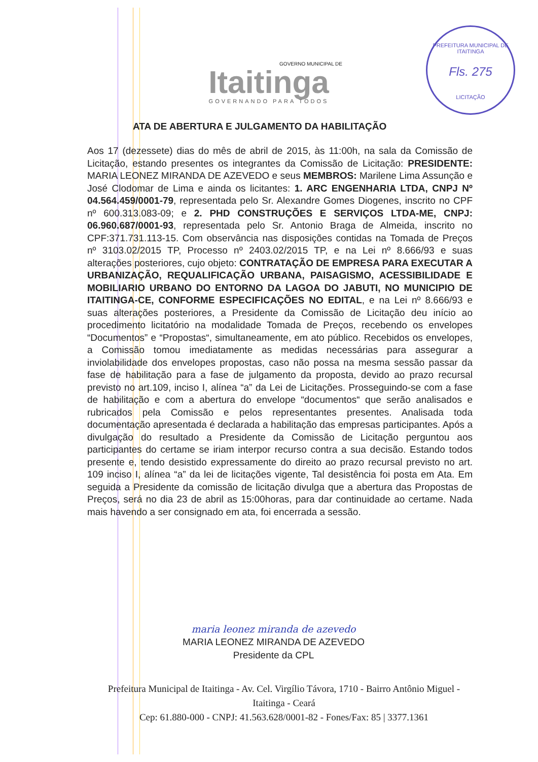GOVERNO MUNICIPAL DE
Itaitinga
GOVERNANDO PARA TODOS
PREFEITURA MUNICIPAL DE ITAITINGA
Fls. 275
LICITAÇÃO
ATA DE ABERTURA E JULGAMENTO DA HABILITAÇÃO
Aos 17 (dezessete) dias do mês de abril de 2015, às 11:00h, na sala da Comissão de Licitação, estando presentes os integrantes da Comissão de Licitação: PRESIDENTE: MARIA LEONEZ MIRANDA DE AZEVEDO e seus MEMBROS: Marilene Lima Assunção e José Clodomar de Lima e ainda os licitantes: 1. ARC ENGENHARIA LTDA, CNPJ Nº 04.564.459/0001-79, representada pelo Sr. Alexandre Gomes Diogenes, inscrito no CPF nº 600.313.083-09; e 2. PHD CONSTRUÇÕES E SERVIÇOS LTDA-ME, CNPJ: 06.960.687/0001-93, representada pelo Sr. Antonio Braga de Almeida, inscrito no CPF:371.731.113-15. Com observância nas disposições contidas na Tomada de Preços nº 3103.02/2015 TP, Processo nº 2403.02/2015 TP, e na Lei nº 8.666/93 e suas alterações posteriores, cujo objeto: CONTRATAÇÃO DE EMPRESA PARA EXECUTAR A URBANIZAÇÃO, REQUALIFICAÇÃO URBANA, PAISAGISMO, ACESSIBILIDADE E MOBILIARIO URBANO DO ENTORNO DA LAGOA DO JABUTI, NO MUNICIPIO DE ITAITINGA-CE, CONFORME ESPECIFICAÇÕES NO EDITAL, e na Lei nº 8.666/93 e suas alterações posteriores, a Presidente da Comissão de Licitação deu início ao procedimento licitatório na modalidade Tomada de Preços, recebendo os envelopes “Documentos” e “Propostas“, simultaneamente, em ato público. Recebidos os envelopes, a Comissão tomou imediatamente as medidas necessárias para assegurar a inviolabilidade dos envelopes propostas, caso não possa na mesma sessão passar da fase de habilitação para a fase de julgamento da proposta, devido ao prazo recursal previsto no art.109, inciso I, alínea “a” da Lei de Licitações. Prosseguindo-se com a fase de habilitação e com a abertura do envelope “documentos“ que serão analisados e rubricados pela Comissão e pelos representantes presentes. Analisada toda documentação apresentada é declarada a habilitação das empresas participantes. Após a divulgação do resultado a Presidente da Comissão de Licitação perguntou aos participantes do certame se iriam interpor recurso contra a sua decisão. Estando todos presente e, tendo desistido expressamente do direito ao prazo recursal previsto no art. 109 inciso I, alínea “a” da lei de licitações vigente, Tal desistência foi posta em Ata. Em seguida a Presidente da comissão de licitação divulga que a abertura das Propostas de Preços, será no dia 23 de abril as 15:00horas, para dar continuidade ao certame. Nada mais havendo a ser consignado em ata, foi encerrada a sessão.
maria leonez miranda de azevedo
MARIA LEONEZ MIRANDA DE AZEVEDO
Presidente da CPL
Prefeitura Municipal de Itaitinga - Av. Cel. Virgílio Távora, 1710 - Bairro Antônio Miguel - Itaitinga - Ceará
Cep: 61.880-000 - CNPJ: 41.563.628/0001-82 - Fones/Fax: 85 | 3377.1361